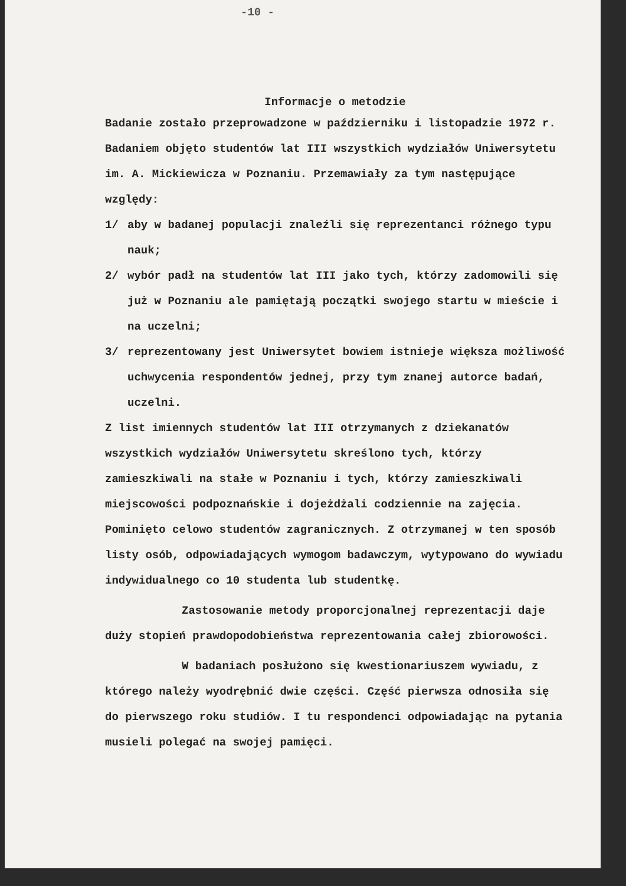-10 -
Informacje o metodzie
Badanie zostało przeprowadzone w październiku i listopadzie 1972 r. Badaniem objęto studentów lat III wszystkich wydziałów Uniwersytetu im. A. Mickiewicza w Poznaniu. Przemawiały za tym następujące względy:
1/ aby w badanej populacji znaleźli się reprezentanci różnego typu nauk;
2/ wybór padł na studentów lat III jako tych, którzy zadomowili się już w Poznaniu ale pamiętają początki swojego startu w mieście i na uczelni;
3/ reprezentowany jest Uniwersytet bowiem istnieje większa możliwość uchwycenia respondentów jednej, przy tym znanej autorce badań, uczelni.
Z list imiennych studentów lat III otrzymanych z dziekanatów wszystkich wydziałów Uniwersytetu skreślono tych, którzy zamieszkiwali na stałe w Poznaniu i tych, którzy zamieszkiwali miejscowości podpoznańskie i dojeżdżali codziennie na zajęcia. Pominięto celowo studentów zagranicznych. Z otrzymanej w ten sposób listy osób, odpowiadających wymogom badawczym, wytypowano do wywiadu indywidualnego co 10 studenta lub studentkę.
Zastosowanie metody proporcjonalnej reprezentacji daje duży stopień prawdopodobieństwa reprezentowania całej zbiorowości.
W badaniach posłużono się kwestionariuszem wywiadu, z którego należy wyodrębnić dwie części. Część pierwsza odnosiła się do pierwszego roku studiów. I tu respondenci odpowiadając na pytania musieli polegać na swojej pamięci.